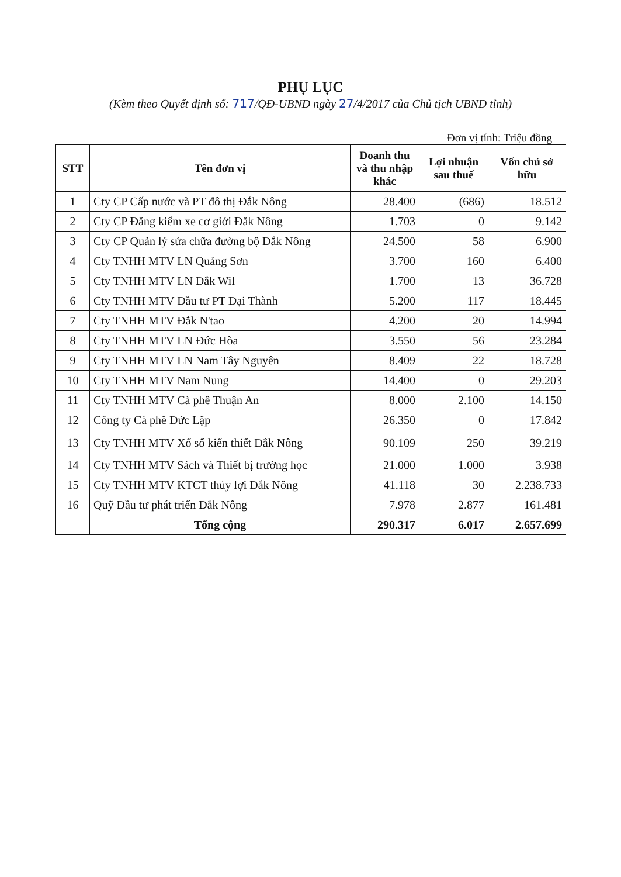PHỤ LỤC
(Kèm theo Quyết định số: 717/QĐ-UBND ngày 27/4/2017 của Chủ tịch UBND tỉnh)
Đơn vị tính: Triệu đồng
| STT | Tên đơn vị | Doanh thu và thu nhập khác | Lợi nhuận sau thuế | Vốn chủ sở hữu |
| --- | --- | --- | --- | --- |
| 1 | Cty CP Cấp nước và PT đô thị Đắk Nông | 28.400 | (686) | 18.512 |
| 2 | Cty CP Đăng kiểm xe cơ giới Đăk Nông | 1.703 | 0 | 9.142 |
| 3 | Cty CP Quản lý sửa chữa đường bộ Đắk Nông | 24.500 | 58 | 6.900 |
| 4 | Cty TNHH MTV LN Quảng Sơn | 3.700 | 160 | 6.400 |
| 5 | Cty TNHH MTV LN Đắk Wil | 1.700 | 13 | 36.728 |
| 6 | Cty TNHH MTV Đầu tư PT Đại Thành | 5.200 | 117 | 18.445 |
| 7 | Cty TNHH MTV Đắk N'tao | 4.200 | 20 | 14.994 |
| 8 | Cty TNHH MTV LN Đức Hòa | 3.550 | 56 | 23.284 |
| 9 | Cty TNHH MTV LN Nam Tây Nguyên | 8.409 | 22 | 18.728 |
| 10 | Cty TNHH MTV Nam Nung | 14.400 | 0 | 29.203 |
| 11 | Cty TNHH MTV Cà phê Thuận An | 8.000 | 2.100 | 14.150 |
| 12 | Công ty Cà phê Đức Lập | 26.350 | 0 | 17.842 |
| 13 | Cty TNHH MTV Xổ số kiến thiết Đắk Nông | 90.109 | 250 | 39.219 |
| 14 | Cty TNHH MTV Sách và Thiết bị trường học | 21.000 | 1.000 | 3.938 |
| 15 | Cty TNHH MTV KTCT thủy lợi Đắk Nông | 41.118 | 30 | 2.238.733 |
| 16 | Quỹ Đầu tư phát triển Đắk Nông | 7.978 | 2.877 | 161.481 |
| | Tổng cộng | 290.317 | 6.017 | 2.657.699 |